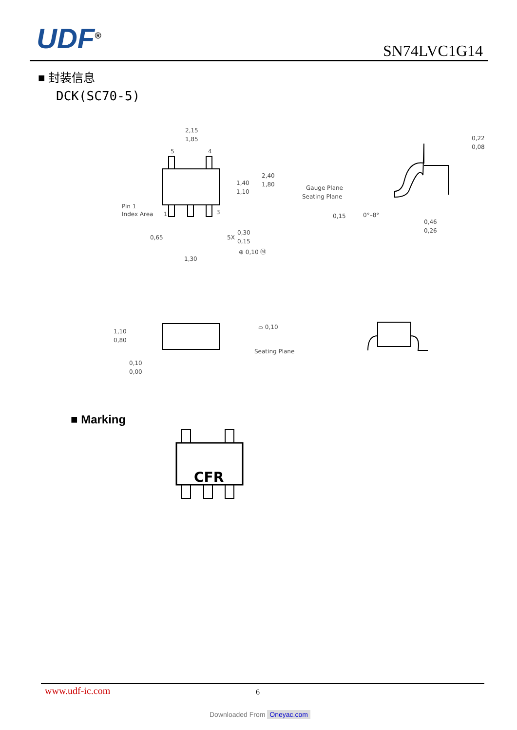UDF<sup>®</sup> SN74LVC1G14
■ 封装信息
DCK(SC70-5)
2,15
1,85
5
4
1,40
1,10
2,40
1,80
Pin 1
Index Area
1
3
0,65
5X
0,30
0,15
⊕ 0,10 Ⓜ
1,30
Gauge Plane
Seating Plane
0,15
0°–8°
0,22
0,08
0,46
0,26
1,10
0,80
0,10
0,00
⌓ 0,10
Seating Plane
CFR
■ Marking
www.udf-ic.com 6
Downloaded From Oneyac.com